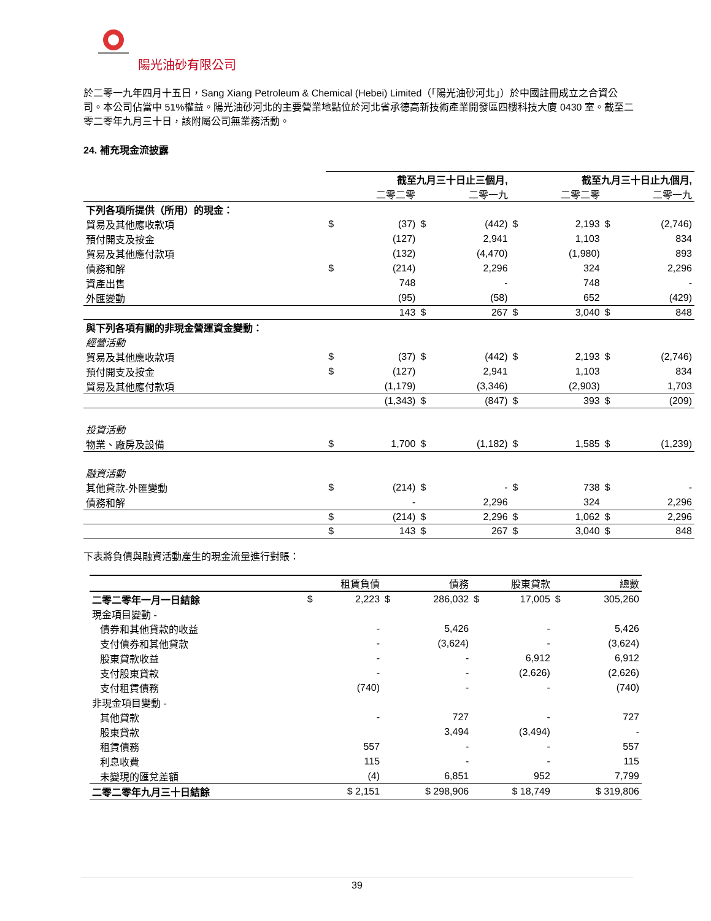陽光油砂有限公司
於二零一九年四月十五日，Sang Xiang Petroleum & Chemical (Hebei) Limited（「陽光油砂河北」）於中國註冊成立之合資公司。本公司佔當中 51%權益。陽光油砂河北的主要營業地點位於河北省承德高新技術產業開發區四樓科技大廈 0430 室。截至二零二零年九月三十日，該附屬公司無業務活動。
24. 補充現金流披露
| | 截至九月三十日止三個月, | | | | 截至九月三十日止九個月, | | | |
| --- | --- | --- | --- | --- | --- | --- | --- | --- |
| | | 二零二零 | | 二零一九 | | 二零二零 | | 二零一九 |
| 下列各項所提供（所用）的現金： | | | | | | | | |
| 貿易及其他應收款項 | $ | (37) | $ | (442) | $ | 2,193 | $ | (2,746) |
| 預付開支及按金 | | (127) | | 2,941 | | 1,103 | | 834 |
| 貿易及其他應付款項 | | (132) | | (4,470) | | (1,980) | | 893 |
| 債務和解 | $ | (214) | | 2,296 | | 324 | | 2,296 |
| 資產出售 | | 748 | | - | | 748 | | - |
| 外匯變動 | | (95) | | (58) | | 652 | | (429) |
| | | 143 | $ | 267 | $ | 3,040 | $ | 848 |
| 與下列各項有關的非現金營運資金變動： | | | | | | | | |
| 經營活動 | | | | | | | | |
| 貿易及其他應收款項 | $ | (37) | $ | (442) | $ | 2,193 | $ | (2,746) |
| 預付開支及按金 | $ | (127) | | 2,941 | | 1,103 | | 834 |
| 貿易及其他應付款項 | | (1,179) | | (3,346) | | (2,903) | | 1,703 |
| | | (1,343) | $ | (847) | $ | 393 | $ | (209) |
| 投資活動 | | | | | | | | |
| 物業、廠房及設備 | $ | 1,700 | $ | (1,182) | $ | 1,585 | $ | (1,239) |
| 融資活動 | | | | | | | | |
| 其他貸款-外匯變動 | $ | (214) | $ | - | $ | 738 | $ | - |
| 債務和解 | | - | | 2,296 | | 324 | | 2,296 |
| | $ | (214) | $ | 2,296 | $ | 1,062 | $ | 2,296 |
| | $ | 143 | $ | 267 | $ | 3,040 | $ | 848 |
下表將負債與融資活動產生的現金流量進行對賬：
| | 租賃負債 | | 債務 | | 股東貸款 | | 總數 | |
| --- | --- | --- | --- | --- | --- | --- | --- | --- |
| 二零二零年一月一日結餘 | $ | 2,223 | $ | 286,032 | $ | 17,005 | $ | 305,260 |
| 現金項目變動 - | | | | | | | | |
| 債券和其他貸款的收益 | | - | | 5,426 | | - | | 5,426 |
| 支付債券和其他貸款 | | - | | (3,624) | | - | | (3,624) |
| 股東貸款收益 | | - | | - | | 6,912 | | 6,912 |
| 支付股東貸款 | | - | | - | | (2,626) | | (2,626) |
| 支付租賃債務 | | (740) | | - | | - | | (740) |
| 非現金項目變動 - | | | | | | | | |
| 其他貸款 | | - | | 727 | | - | | 727 |
| 股東貸款 | | | | 3,494 | | (3,494) | | - |
| 租賃債務 | | 557 | | - | | - | | 557 |
| 利息收費 | | 115 | | - | | - | | 115 |
| 未變現的匯兌差額 | | (4) | | 6,851 | | 952 | | 7,799 |
| 二零二零年九月三十日結餘 | $ 2,151 | | $ 298,906 | | $ 18,749 | | $ 319,806 | |
39